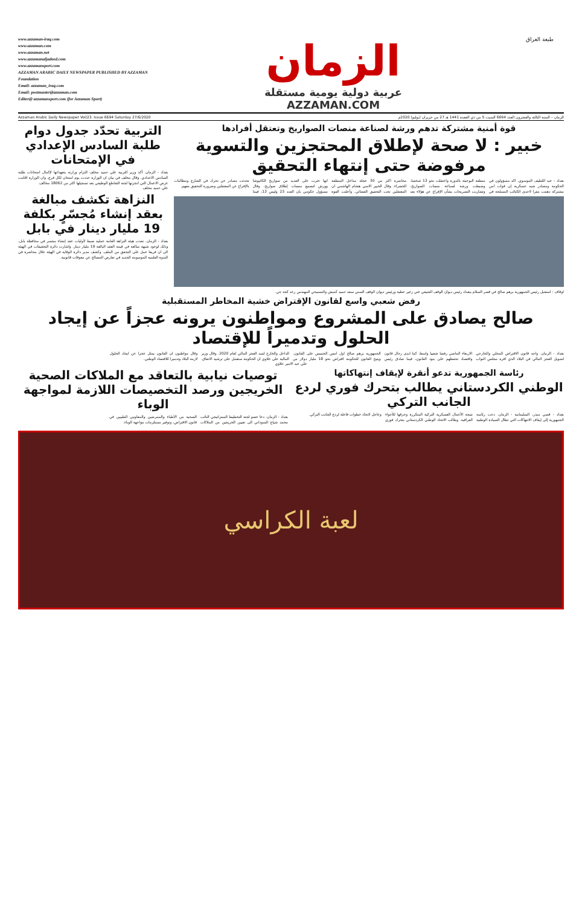www.azzaman-iraq.com
www.azzaman.com
www.azzaman.net
www.azzamanaljadeed.com
www.azzamansport.com
AZZAMAN ARABIC DAILY NEWSPAPER PUBLISHED BY AZZAMAN Foundation
Email: azzaman_iraq.com
Email: postmaster@azzaman.com
Editer@ azzamansport.com (for Azzaman Sport)
الزمان
عربية دولية يومية مستقلة
AZZAMAN.COM
طبعة العراق
Azzaman Arabic Daily Newspaper Vol/23. Issue 6694 Saturday 27/6/2020 الزمان – السنة الثالثة والعشرون العدد 6694 السبت 5 من ذي القعدة 1441 هـ 27 من حزيران (يوليو) 2020م
قوة أمنية مشتركة تدهم ورشة لصناعة منصات الصواريخ وتعتقل أفرادها
خبير : لا صحة لإطلاق المحتجزين والتسوية مرفوضة حتى إنتهاء التحقيق
بغداد - عبد اللطيف الموسوي. اكد مسؤولون في الحكومة ومصادر شبه عسكرية إن قوات امن مشتركة دهمت مقرا لاحدى الكتائب المسلحة في منطقة البوعيثة بالدورة واعتقلت نحو 13 شخصا، وضبطت ورشة لصناعة منصات الصواريخ، وتضاربت التصريحات بشأن الإفراج عن هؤلاء بعد محاصرة اكثر من 30 عجلة مداخل المنطقة الخضراء. وقال الخبير الامني هشام الهاشمي ان المعتقلين تحت التحقيق القضائي. وأعلنت القوة انها عثرت على العديد من صواريخ الكاتيوشا وورش لتصنيع منصات إطلاق صواريخ. وقال مسؤول حكومي بان العدد 23 وليس 13، فيما تحدثت مصادر عن تحرك في الشارع ومطالبات بالإفراج عن المعتقلين وضرورة التحقيق معهم.
اوقاف : استقبل رئيس الجمهورية برهم صالح في قصر السلام ببغداد رئيس ديوان الوقف الشيعي غني زغير عطية ورئيس ديوان الوقف السني سعد حميد كمبش والمسيحي المهندس رعد كجه جي.
التربية تحدّد جدول دوام طلبة السادس الإعدادي في الإمتحانات
بغداد - الزمان. أكد وزير التربية علي حميد مخلف التزام وزارته بتعهداتها لإكمال امتحانات طلبة السادس الاعدادي. وقال مخلف في بيان ان الوزارة حددت يوم امتحان لكل فرع، وان الوزارة اقامت عرض الاعمال التي انجزتها لجنة التقاطع الوظيفي بعد تسجيلها اكثر من 18062 مخالف.
علي حميد مخلف
النزاهة تكشف مبالغة بعقد إنشاء مُجسّرٍ بكلفة 19 مليار دينار في بابل
بغداد - الزمان. نفذت هيئة النزاهة العامة عملية ضبط لأوليات عقد إنشاء مجسر في محافظة بابل، وذلك لوجود شبهة مبالغة في قيمة العقد البالغة 19 مليار دينار. واشارت دائرة التحقيقات في الهيئة الى ان فريقا عمل على التحقق من الملف. وكشف مدير دائرة الوقاية في الهيئة خلال محاضرة في الندوة العلمية الموسومة الجديد في تعارض المصالح عن معوقات قانونية.
رفض شعبي واسع لقانون الإقتراض خشية المخاطر المستقبلية
صالح يصادق على المشروع ومواطنون يرونه عجزاً عن إيجاد الحلول وتدميراً للإقتصاد
بغداد - الزمان. واجه قانون الاقتراض المحلي والخارجي لتمويل العجز المالي في البلاد الذي اقره مجلس النواب الاربعاء الماضي رفضا شعبيا واسعا، كما ابدى رجال قانون واقتصاد تحفظهم على بنود القانون، فيما صادق رئيس الجمهورية برهم صالح اول امس الخميس على القانون. ويتيح القانون للحكومة اقتراض نحو 18 مليار دولار من الداخل والخارج لسد العجز المالي لعام 2020. وقال وزير المالية علي علاوي ان الحكومة ستعمل على ترشيد الانفاق. وقال مواطنون ان القانون يمثل عجزا عن ايجاد الحلول لازمة البلاد وتدميرا للاقتصاد الوطني.
علي عبد الامير علاوي
رئاسة الجمهورية تدعو أنقرة لإيقاف إنتهاكاتها
الوطني الكردستاني يطالب بتحرك فوري لردع الجانب التركي
بغداد - قصي منذر، السليمانية - الزمان. دعت رئاسة الجمهورية إلى إيقاف الانتهاكات التي تطال السيادة الوطنية نتيجة الأعمال العسكرية التركية المتكررة وخرقها للأجواء العراقية. وطالب الاتحاد الوطني الكردستاني بتحرك فوري وعاجل لاتخاذ خطوات فاعلة لردع الجانب التركي.
توصيات نيابية بالتعاقد مع الملاكات الصحية الخريجين ورصد التخصيصات اللازمة لمواجهة الوباء
بغداد - الزمان. دعا عضو لجنة التخطيط الستراتيجي النائب محمد شياع السوداني الى تعيين الخريجين من الملاكات الصحية من الأطباء والممرضين والمعاونين الطبيين في قانون الاقتراض، وتوفير مستلزمات مواجهة الوباء.
لعبة الكراسي